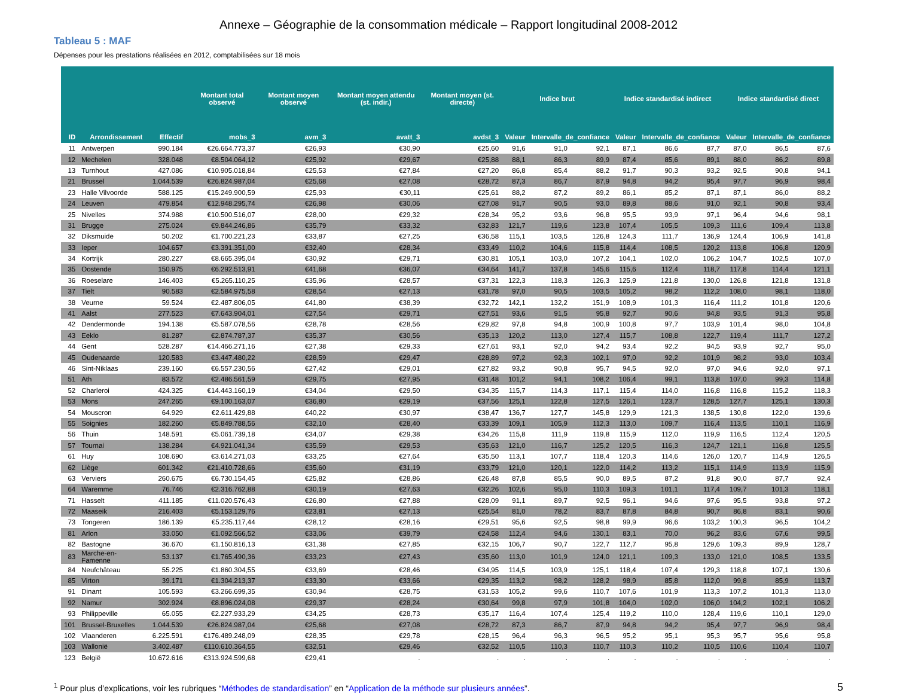Annexe – Géographie de la consommation médicale – Rapport longitudinal 2008-2012
Tableau 5 : MAF
Dépenses pour les prestations réalisées en 2012, comptabilisées sur 18 mois
| | | | Montant total observé | Montant moyen observé | Montant moyen attendu (st. indir.) | Montant moyen (st. directe) | Indice brut | | | Indice standardisé indirect | | | Indice standardisé direct | | |
| --- | --- | --- | --- | --- | --- | --- | --- | --- | --- | --- | --- | --- | --- | --- | --- |
| ID | Arrondissement | Effectif | mobs_3 | avm_3 | avatt_3 | avdst_3 | Valeur | Intervalle_de_confiance | | Valeur | Intervalle_de_confiance | | Valeur | Intervalle_de_confiance | |
| 11 | Antwerpen | 990.184 | €26.664.773,37 | €26,93 | €30,90 | €25,60 | 91,6 | 91,0 | 92,1 | 87,1 | 86,6 | 87,7 | 87,0 | 86,5 | 87,6 |
| 12 | Mechelen | 328.048 | €8.504.064,12 | €25,92 | €29,67 | €25,88 | 88,1 | 86,3 | 89,9 | 87,4 | 85,6 | 89,1 | 88,0 | 86,2 | 89,8 |
| 13 | Turnhout | 427.086 | €10.905.018,84 | €25,53 | €27,84 | €27,20 | 86,8 | 85,4 | 88,2 | 91,7 | 90,3 | 93,2 | 92,5 | 90,8 | 94,1 |
| 21 | Brussel | 1.044.539 | €26.824.987,04 | €25,68 | €27,08 | €28,72 | 87,3 | 86,7 | 87,9 | 94,8 | 94,2 | 95,4 | 97,7 | 96,9 | 98,4 |
| 23 | Halle Vilvoorde | 588.125 | €15.249.900,59 | €25,93 | €30,11 | €25,61 | 88,2 | 87,2 | 89,2 | 86,1 | 85,2 | 87,1 | 87,1 | 86,0 | 88,2 |
| 24 | Leuven | 479.854 | €12.948.295,74 | €26,98 | €30,06 | €27,08 | 91,7 | 90,5 | 93,0 | 89,8 | 88,6 | 91,0 | 92,1 | 90,8 | 93,4 |
| 25 | Nivelles | 374.988 | €10.500.516,07 | €28,00 | €29,32 | €28,34 | 95,2 | 93,6 | 96,8 | 95,5 | 93,9 | 97,1 | 96,4 | 94,6 | 98,1 |
| 31 | Brugge | 275.024 | €9.844.246,86 | €35,79 | €33,32 | €32,83 | 121,7 | 119,6 | 123,8 | 107,4 | 105,5 | 109,3 | 111,6 | 109,4 | 113,8 |
| 32 | Diksmuide | 50.202 | €1.700.221,23 | €33,87 | €27,25 | €36,58 | 115,1 | 103,5 | 126,8 | 124,3 | 111,7 | 136,9 | 124,4 | 106,9 | 141,8 |
| 33 | Ieper | 104.657 | €3.391.351,00 | €32,40 | €28,34 | €33,49 | 110,2 | 104,6 | 115,8 | 114,4 | 108,5 | 120,2 | 113,8 | 106,8 | 120,9 |
| 34 | Kortrijk | 280.227 | €8.665.395,04 | €30,92 | €29,71 | €30,81 | 105,1 | 103,0 | 107,2 | 104,1 | 102,0 | 106,2 | 104,7 | 102,5 | 107,0 |
| 35 | Oostende | 150.975 | €6.292.513,91 | €41,68 | €36,07 | €34,64 | 141,7 | 137,8 | 145,6 | 115,6 | 112,4 | 118,7 | 117,8 | 114,4 | 121,1 |
| 36 | Roeselare | 146.403 | €5.265.110,25 | €35,96 | €28,57 | €37,31 | 122,3 | 118,3 | 126,3 | 125,9 | 121,8 | 130,0 | 126,8 | 121,8 | 131,8 |
| 37 | Tielt | 90.583 | €2.584.975,58 | €28,54 | €27,13 | €31,78 | 97,0 | 90,5 | 103,5 | 105,2 | 98,2 | 112,2 | 108,0 | 98,1 | 118,0 |
| 38 | Veurne | 59.524 | €2.487.806,05 | €41,80 | €38,39 | €32,72 | 142,1 | 132,2 | 151,9 | 108,9 | 101,3 | 116,4 | 111,2 | 101,8 | 120,6 |
| 41 | Aalst | 277.523 | €7.643.904,01 | €27,54 | €29,71 | €27,51 | 93,6 | 91,5 | 95,8 | 92,7 | 90,6 | 94,8 | 93,5 | 91,3 | 95,8 |
| 42 | Dendermonde | 194.138 | €5.587.078,56 | €28,78 | €28,56 | €29,82 | 97,8 | 94,8 | 100,9 | 100,8 | 97,7 | 103,9 | 101,4 | 98,0 | 104,8 |
| 43 | Eeklo | 81.287 | €2.874.787,37 | €35,37 | €30,56 | €35,13 | 120,2 | 113,0 | 127,4 | 115,7 | 108,8 | 122,7 | 119,4 | 111,7 | 127,2 |
| 44 | Gent | 528.287 | €14.466.271,16 | €27,38 | €29,33 | €27,61 | 93,1 | 92,0 | 94,2 | 93,4 | 92,2 | 94,5 | 93,9 | 92,7 | 95,0 |
| 45 | Oudenaarde | 120.583 | €3.447.480,22 | €28,59 | €29,47 | €28,89 | 97,2 | 92,3 | 102,1 | 97,0 | 92,2 | 101,9 | 98,2 | 93,0 | 103,4 |
| 46 | Sint-Niklaas | 239.160 | €6.557.230,56 | €27,42 | €29,01 | €27,82 | 93,2 | 90,8 | 95,7 | 94,5 | 92,0 | 97,0 | 94,6 | 92,0 | 97,1 |
| 51 | Ath | 83.572 | €2.486.561,59 | €29,75 | €27,95 | €31,48 | 101,2 | 94,1 | 108,2 | 106,4 | 99,1 | 113,8 | 107,0 | 99,3 | 114,8 |
| 52 | Charleroi | 424.325 | €14.443.160,19 | €34,04 | €29,50 | €34,35 | 115,7 | 114,3 | 117,1 | 115,4 | 114,0 | 116,8 | 116,8 | 115,2 | 118,3 |
| 53 | Mons | 247.265 | €9.100.163,07 | €36,80 | €29,19 | €37,56 | 125,1 | 122,8 | 127,5 | 126,1 | 123,7 | 128,5 | 127,7 | 125,1 | 130,3 |
| 54 | Mouscron | 64.929 | €2.611.429,88 | €40,22 | €30,97 | €38,47 | 136,7 | 127,7 | 145,8 | 129,9 | 121,3 | 138,5 | 130,8 | 122,0 | 139,6 |
| 55 | Soignies | 182.260 | €5.849.788,56 | €32,10 | €28,40 | €33,39 | 109,1 | 105,9 | 112,3 | 113,0 | 109,7 | 116,4 | 113,5 | 110,1 | 116,9 |
| 56 | Thuin | 148.591 | €5.061.739,18 | €34,07 | €29,38 | €34,26 | 115,8 | 111,9 | 119,8 | 115,9 | 112,0 | 119,9 | 116,5 | 112,4 | 120,5 |
| 57 | Tournai | 138.284 | €4.921.041,34 | €35,59 | €29,53 | €35,63 | 121,0 | 116,7 | 125,2 | 120,5 | 116,3 | 124,7 | 121,1 | 116,8 | 125,5 |
| 61 | Huy | 108.690 | €3.614.271,03 | €33,25 | €27,64 | €35,50 | 113,1 | 107,7 | 118,4 | 120,3 | 114,6 | 126,0 | 120,7 | 114,9 | 126,5 |
| 62 | Liège | 601.342 | €21.410.728,66 | €35,60 | €31,19 | €33,79 | 121,0 | 120,1 | 122,0 | 114,2 | 113,2 | 115,1 | 114,9 | 113,9 | 115,9 |
| 63 | Verviers | 260.675 | €6.730.154,45 | €25,82 | €28,86 | €26,48 | 87,8 | 85,5 | 90,0 | 89,5 | 87,2 | 91,8 | 90,0 | 87,7 | 92,4 |
| 64 | Waremme | 76.746 | €2.316.762,88 | €30,19 | €27,63 | €32,26 | 102,6 | 95,0 | 110,3 | 109,3 | 101,1 | 117,4 | 109,7 | 101,3 | 118,1 |
| 71 | Hasselt | 411.185 | €11.020.576,43 | €26,80 | €27,88 | €28,09 | 91,1 | 89,7 | 92,5 | 96,1 | 94,6 | 97,6 | 95,5 | 93,8 | 97,2 |
| 72 | Maaseik | 216.403 | €5.153.129,76 | €23,81 | €27,13 | €25,54 | 81,0 | 78,2 | 83,7 | 87,8 | 84,8 | 90,7 | 86,8 | 83,1 | 90,6 |
| 73 | Tongeren | 186.139 | €5.235.117,44 | €28,12 | €28,16 | €29,51 | 95,6 | 92,5 | 98,8 | 99,9 | 96,6 | 103,2 | 100,3 | 96,5 | 104,2 |
| 81 | Arlon | 33.050 | €1.092.566,52 | €33,06 | €39,79 | €24,58 | 112,4 | 94,6 | 130,1 | 83,1 | 70,0 | 96,2 | 83,6 | 67,6 | 99,5 |
| 82 | Bastogne | 36.670 | €1.150.816,13 | €31,38 | €27,85 | €32,15 | 106,7 | 90,7 | 122,7 | 112,7 | 95,8 | 129,6 | 109,3 | 89,9 | 128,7 |
| 83 | Marche-en-Famenne | 53.137 | €1.765.490,36 | €33,23 | €27,43 | €35,60 | 113,0 | 101,9 | 124,0 | 121,1 | 109,3 | 133,0 | 121,0 | 108,5 | 133,5 |
| 84 | Neufchâteau | 55.225 | €1.860.304,55 | €33,69 | €28,46 | €34,95 | 114,5 | 103,9 | 125,1 | 118,4 | 107,4 | 129,3 | 118,8 | 107,1 | 130,6 |
| 85 | Virton | 39.171 | €1.304.213,37 | €33,30 | €33,66 | €29,35 | 113,2 | 98,2 | 128,2 | 98,9 | 85,8 | 112,0 | 99,8 | 85,9 | 113,7 |
| 91 | Dinant | 105.593 | €3.266.699,35 | €30,94 | €28,75 | €31,53 | 105,2 | 99,6 | 110,7 | 107,6 | 101,9 | 113,3 | 107,2 | 101,3 | 113,0 |
| 92 | Namur | 302.924 | €8.896.024,08 | €29,37 | €28,24 | €30,64 | 99,8 | 97,9 | 101,8 | 104,0 | 102,0 | 106,0 | 104,2 | 102,1 | 106,2 |
| 93 | Philippeville | 65.055 | €2.227.933,29 | €34,25 | €28,73 | €35,17 | 116,4 | 107,4 | 125,4 | 119,2 | 110,0 | 128,4 | 119,6 | 110,1 | 129,0 |
| 101 | Brussel-Bruxelles | 1.044.539 | €26.824.987,04 | €25,68 | €27,08 | €28,72 | 87,3 | 86,7 | 87,9 | 94,8 | 94,2 | 95,4 | 97,7 | 96,9 | 98,4 |
| 102 | Vlaanderen | 6.225.591 | €176.489.248,09 | €28,35 | €29,78 | €28,15 | 96,4 | 96,3 | 96,5 | 95,2 | 95,1 | 95,3 | 95,7 | 95,6 | 95,8 |
| 103 | Wallonië | 3.402.487 | €110.610.364,55 | €32,51 | €29,46 | €32,52 | 110,5 | 110,3 | 110,7 | 110,3 | 110,2 | 110,5 | 110,6 | 110,4 | 110,7 |
| 123 | België | 10.672.616 | €313.924.599,68 | €29,41 | . | . | . | . | . | . | . | . | . | . | . |
<sup>1</sup> Pour plus d’explications, voir les rubriques “Méthodes de standardisation” en “Application de la méthode sur plusieurs années”. 5